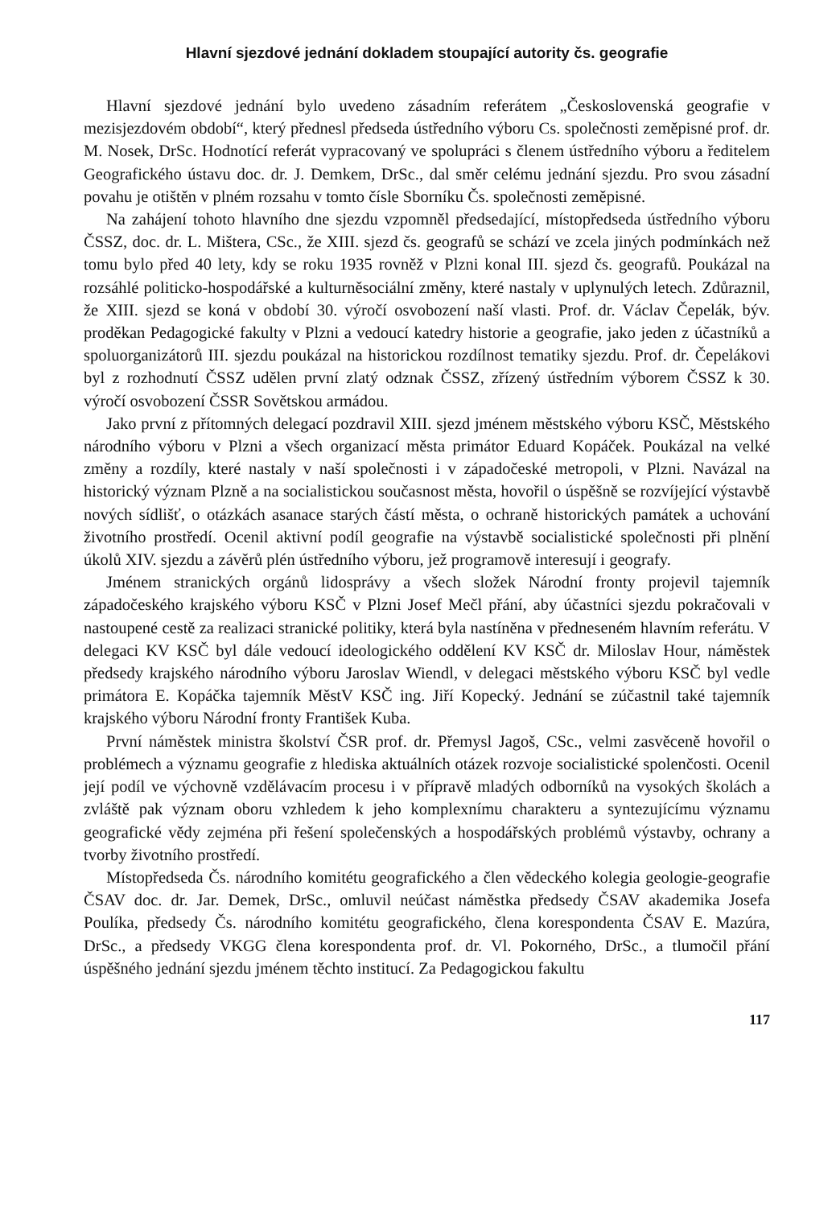Hlavní sjezdové jednání dokladem stoupající autority čs. geografie
Hlavní sjezdové jednání bylo uvedeno zásadním referátem „Československá geografie v mezisjezdovém období“, který přednesl předseda ústředního výboru Cs. společnosti zeměpisné prof. dr. M. Nosek, DrSc. Hodnotící referát vypracovaný ve spolupráci s členem ústředního výboru a ředitelem Geografického ústavu doc. dr. J. Demkem, DrSc., dal směr celému jednání sjezdu. Pro svou zásadní povahu je otištěn v plném rozsahu v tomto čísle Sborníku Čs. společnosti zeměpisné.
Na zahájení tohoto hlavního dne sjezdu vzpomněl předsedající, místopředseda ústředního výboru ČSSZ, doc. dr. L. Mištera, CSc., že XIII. sjezd čs. geografů se schází ve zcela jiných podmínkách než tomu bylo před 40 lety, kdy se roku 1935 rovněž v Plzni konal III. sjezd čs. geografů. Poukázal na rozsáhlé politicko-hospodářské a kulturněsociální změny, které nastaly v uplynulých letech. Zdůraznil, že XIII. sjezd se koná v období 30. výročí osvobození naší vlasti. Prof. dr. Václav Čepelák, býv. proděkan Pedagogické fakulty v Plzni a vedoucí katedry historie a geografie, jako jeden z účastníků a spoluorganizátorů III. sjezdu poukázal na historickou rozdílnost tematiky sjezdu. Prof. dr. Čepelákovi byl z rozhodnutí ČSSZ udělen první zlatý odznak ČSSZ, zřízený ústředním výborem ČSSZ k 30. výročí osvobození ČSSR Sovětskou armádou.
Jako první z přítomných delegací pozdravil XIII. sjezd jménem městského výboru KSČ, Městského národního výboru v Plzni a všech organizací města primátor Eduard Kopáček. Poukázal na velké změny a rozdíly, které nastaly v naší společnosti i v západočeské metropoli, v Plzni. Navázal na historický význam Plzně a na socialistickou současnost města, hovořil o úspěšně se rozvíjející výstavbě nových sídlišť, o otázkách asanace starých částí města, o ochraně historických památek a uchování životního prostředí. Ocenil aktivní podíl geografie na výstavbě socialistické společnosti při plnění úkolů XIV. sjezdu a závěrů plén ústředního výboru, jež programově interesují i geografy.
Jménem stranických orgánů lidosprávy a všech složek Národní fronty projevil tajemník západočeského krajského výboru KSČ v Plzni Josef Mečl přání, aby účastníci sjezdu pokračovali v nastoupené cestě za realizaci stranické politiky, která byla nastíněna v předneseném hlavním referátu. V delegaci KV KSČ byl dále vedoucí ideologického oddělení KV KSČ dr. Miloslav Hour, náměstek předsedy krajského národního výboru Jaroslav Wiendl, v delegaci městského výboru KSČ byl vedle primátora E. Kopáčka tajemník MěstV KSČ ing. Jiří Kopecký. Jednání se zúčastnil také tajemník krajského výboru Národní fronty František Kuba.
První náměstek ministra školství ČSR prof. dr. Přemysl Jagoš, CSc., velmi zasvěceně hovořil o problémech a významu geografie z hlediska aktuálních otázek rozvoje socialistické spolenčosti. Ocenil její podíl ve výchovně vzdělávacím procesu i v přípravě mladých odborníků na vysokých školách a zvláště pak význam oboru vzhledem k jeho komplexnímu charakteru a syntezujícímu významu geografické vědy zejména při řešení společenských a hospodářských problémů výstavby, ochrany a tvorby životního prostředí.
Místopředseda Čs. národního komitétu geografického a člen vědeckého kolegia geologie-geografie ČSAV doc. dr. Jar. Demek, DrSc., omluvil neúčast náměstka předsedy ČSAV akademika Josefa Poulíka, předsedy Čs. národního komitétu geografického, člena korespondenta ČSAV E. Mazúra, DrSc., a předsedy VKGG člena korespondenta prof. dr. Vl. Pokorného, DrSc., a tlumočil přání úspěšného jednání sjezdu jménem těchto institucí. Za Pedagogickou fakultu
117